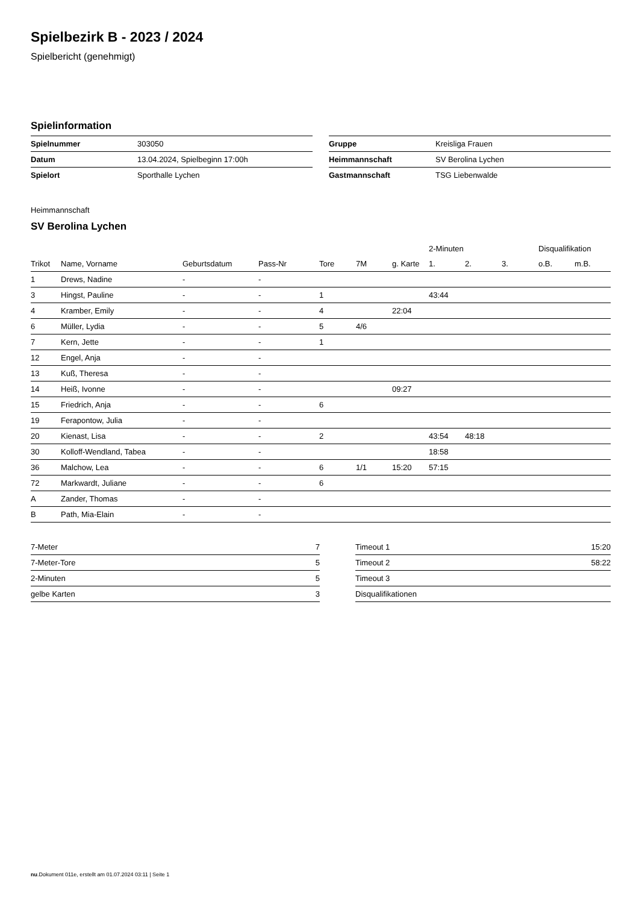Spielbezirk B - 2023 / 2024
Spielbericht (genehmigt)
Spielinformation
| Spielnummer | 303050 |
| Datum | 13.04.2024, Spielbeginn 17:00h |
| Spielort | Sporthalle Lychen |
| Gruppe | Kreisliga Frauen |
| Heimmannschaft | SV Berolina Lychen |
| Gastmannschaft | TSG Liebenwalde |
Heimmannschaft
SV Berolina Lychen
| | | | | | | | 2-Minuten | | | Disqualifikation | |
| --- | --- | --- | --- | --- | --- | --- | --- | --- | --- | --- | --- |
| Trikot | Name, Vorname | Geburtsdatum | Pass-Nr | Tore | 7M | g. Karte | 1. | 2. | 3. | o.B. | m.B. |
| 1 | Drews, Nadine | - | - | | | | | | | | |
| 3 | Hingst, Pauline | - | - | 1 | | | 43:44 | | | | |
| 4 | Kramber, Emily | - | - | 4 | | 22:04 | | | | | |
| 6 | Müller, Lydia | - | - | 5 | 4/6 | | | | | | |
| 7 | Kern, Jette | - | - | 1 | | | | | | | |
| 12 | Engel, Anja | - | - | | | | | | | | |
| 13 | Kuß, Theresa | - | - | | | | | | | | |
| 14 | Heiß, Ivonne | - | - | | | 09:27 | | | | | |
| 15 | Friedrich, Anja | - | - | 6 | | | | | | | |
| 19 | Ferapontow, Julia | - | - | | | | | | | | |
| 20 | Kienast, Lisa | - | - | 2 | | | 43:54 | 48:18 | | | |
| 30 | Kolloff-Wendland, Tabea | - | - | | | | 18:58 | | | | |
| 36 | Malchow, Lea | - | - | 6 | 1/1 | 15:20 | 57:15 | | | | |
| 72 | Markwardt, Juliane | - | - | 6 | | | | | | | |
| A | Zander, Thomas | - | - | | | | | | | | |
| B | Path, Mia-Elain | - | - | | | | | | | | |
| 7-Meter | 7 |
| 7-Meter-Tore | 5 |
| 2-Minuten | 5 |
| gelbe Karten | 3 |
| Timeout 1 | 15:20 |
| Timeout 2 | 58:22 |
| Timeout 3 | |
| Disqualifikationen | |
nu.Dokument 011e, erstellt am 01.07.2024 03:11 | Seite 1